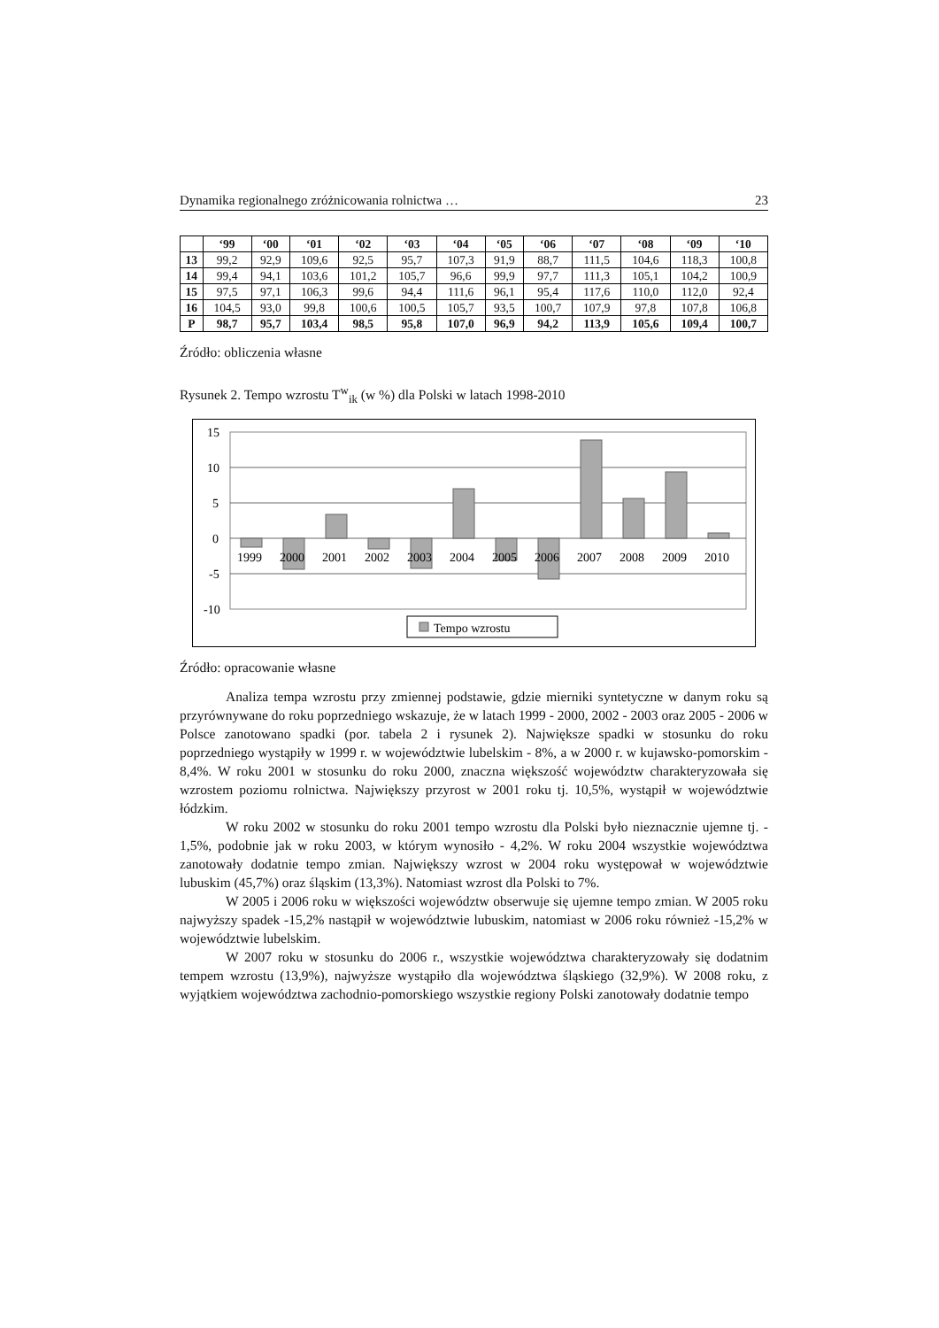Dynamika regionalnego zróżnicowania rolnictwa … 23
| | ‘99 | ‘00 | ‘01 | ‘02 | ‘03 | ‘04 | ‘05 | ‘06 | ‘07 | ‘08 | ‘09 | ‘10 |
| --- | --- | --- | --- | --- | --- | --- | --- | --- | --- | --- | --- | --- |
| 13 | 99,2 | 92,9 | 109,6 | 92,5 | 95,7 | 107,3 | 91,9 | 88,7 | 111,5 | 104,6 | 118,3 | 100,8 |
| 14 | 99,4 | 94,1 | 103,6 | 101,2 | 105,7 | 96,6 | 99,9 | 97,7 | 111,3 | 105,1 | 104,2 | 100,9 |
| 15 | 97,5 | 97,1 | 106,3 | 99,6 | 94,4 | 111,6 | 96,1 | 95,4 | 117,6 | 110,0 | 112,0 | 92,4 |
| 16 | 104,5 | 93,0 | 99,8 | 100,6 | 100,5 | 105,7 | 93,5 | 100,7 | 107,9 | 97,8 | 107,8 | 106,8 |
| P | 98,7 | 95,7 | 103,4 | 98,5 | 95,8 | 107,0 | 96,9 | 94,2 | 113,9 | 105,6 | 109,4 | 100,7 |
Źródło: obliczenia własne
Rysunek 2. Tempo wzrostu T<sup>w</sup><sub>ik</sub> (w %) dla Polski w latach 1998-2010
15
10
5
0
-5
-10
1999
2000
2001
2002
2003
2004
2005
2006
2007
2008
2009
2010
Tempo wzrostu
Źródło: opracowanie własne
Analiza tempa wzrostu przy zmiennej podstawie, gdzie mierniki syntetyczne w danym roku są przyrównywane do roku poprzedniego wskazuje, że w latach 1999 - 2000, 2002 - 2003 oraz 2005 - 2006 w Polsce zanotowano spadki (por. tabela 2 i rysunek 2). Największe spadki w stosunku do roku poprzedniego wystąpiły w 1999 r. w województwie lubelskim - 8%, a w 2000 r. w kujawsko-pomorskim - 8,4%. W roku 2001 w stosunku do roku 2000, znaczna większość województw charakteryzowała się wzrostem poziomu rolnictwa. Największy przyrost w 2001 roku tj. 10,5%, wystąpił w województwie łódzkim.
W roku 2002 w stosunku do roku 2001 tempo wzrostu dla Polski było nieznacznie ujemne tj. - 1,5%, podobnie jak w roku 2003, w którym wynosiło - 4,2%. W roku 2004 wszystkie województwa zanotowały dodatnie tempo zmian. Największy wzrost w 2004 roku występował w województwie lubuskim (45,7%) oraz śląskim (13,3%). Natomiast wzrost dla Polski to 7%.
W 2005 i 2006 roku w większości województw obserwuje się ujemne tempo zmian. W 2005 roku najwyższy spadek -15,2% nastąpił w województwie lubuskim, natomiast w 2006 roku również -15,2% w województwie lubelskim.
W 2007 roku w stosunku do 2006 r., wszystkie województwa charakteryzowały się dodatnim tempem wzrostu (13,9%), najwyższe wystąpiło dla województwa śląskiego (32,9%). W 2008 roku, z wyjątkiem województwa zachodnio-pomorskiego wszystkie regiony Polski zanotowały dodatnie tempo